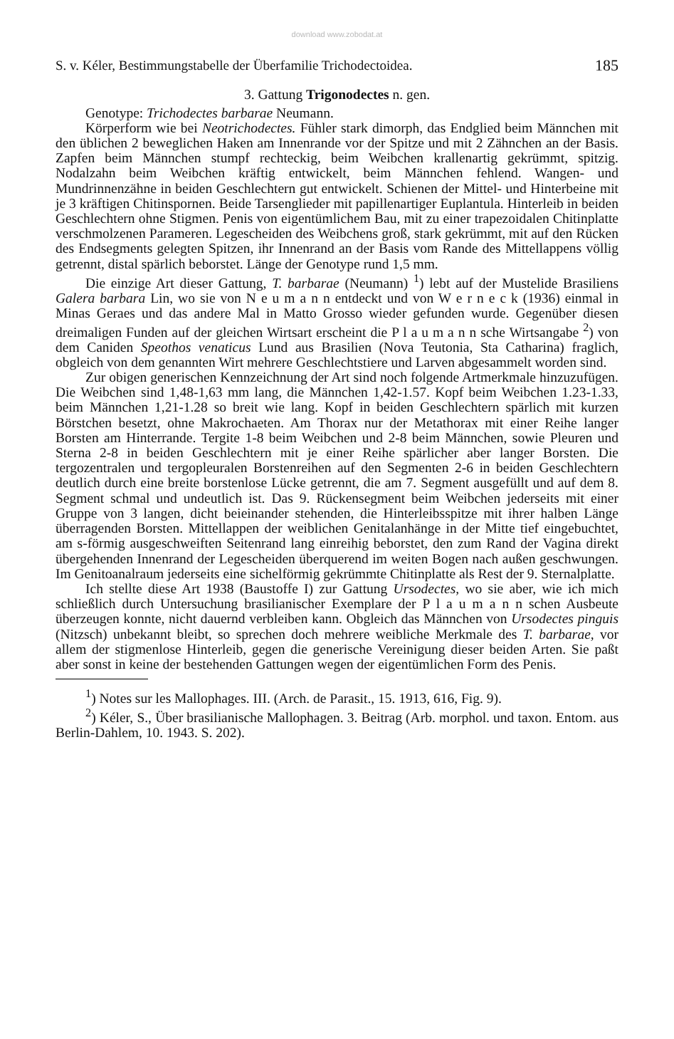download www.zobodat.at
S. v. Kéler, Bestimmungstabelle der Überfamilie Trichodectoidea. 185
3. Gattung Trigonodectes n. gen.
Genotype: Trichodectes barbarae Neumann.
Körperform wie bei Neotrichodectes. Fühler stark dimorph, das Endglied beim Männchen mit den üblichen 2 beweglichen Haken am Innenrande vor der Spitze und mit 2 Zähnchen an der Basis. Zapfen beim Männchen stumpf rechteckig, beim Weibchen krallenartig gekrümmt, spitzig. Nodalzahn beim Weibchen kräftig entwickelt, beim Männchen fehlend. Wangen- und Mundrinnenzähne in beiden Geschlechtern gut entwickelt. Schienen der Mittel- und Hinterbeine mit je 3 kräftigen Chitinspornen. Beide Tarsenglieder mit papillenartiger Euplantula. Hinterleib in beiden Geschlechtern ohne Stigmen. Penis von eigentümlichem Bau, mit zu einer trapezoidalen Chitinplatte verschmolzenen Parameren. Legescheiden des Weibchens groß, stark gekrümmt, mit auf den Rücken des Endsegments gelegten Spitzen, ihr Innenrand an der Basis vom Rande des Mittellappens völlig getrennt, distal spärlich beborstet. Länge der Genotype rund 1,5 mm.
Die einzige Art dieser Gattung, T. barbarae (Neumann) <sup>1</sup>) lebt auf der Mustelide Brasiliens Galera barbara Lin, wo sie von N e u m a n n entdeckt und von W e r n e c k (1936) einmal in Minas Geraes und das andere Mal in Matto Grosso wieder gefunden wurde. Gegenüber diesen dreimaligen Funden auf der gleichen Wirtsart erscheint die P l a u m a n n sche Wirtsangabe <sup>2</sup>) von dem Caniden Speothos venaticus Lund aus Brasilien (Nova Teutonia, Sta Catharina) fraglich, obgleich von dem genannten Wirt mehrere Geschlechtstiere und Larven abgesammelt worden sind.
Zur obigen generischen Kennzeichnung der Art sind noch folgende Artmerkmale hinzuzufügen. Die Weibchen sind 1,48-1,63 mm lang, die Männchen 1,42-1.57. Kopf beim Weibchen 1.23-1.33, beim Männchen 1,21-1.28 so breit wie lang. Kopf in beiden Geschlechtern spärlich mit kurzen Börstchen besetzt, ohne Makrochaeten. Am Thorax nur der Metathorax mit einer Reihe langer Borsten am Hinterrande. Tergite 1-8 beim Weibchen und 2-8 beim Männchen, sowie Pleuren und Sterna 2-8 in beiden Geschlechtern mit je einer Reihe spärlicher aber langer Borsten. Die tergozentralen und tergopleuralen Borstenreihen auf den Segmenten 2-6 in beiden Geschlechtern deutlich durch eine breite borstenlose Lücke getrennt, die am 7. Segment ausgefüllt und auf dem 8. Segment schmal und undeutlich ist. Das 9. Rückensegment beim Weibchen jederseits mit einer Gruppe von 3 langen, dicht beieinander stehenden, die Hinterleibsspitze mit ihrer halben Länge überragenden Borsten. Mittellappen der weiblichen Genitalanhänge in der Mitte tief eingebuchtet, am s-förmig ausgeschweiften Seitenrand lang einreihig beborstet, den zum Rand der Vagina direkt übergehenden Innenrand der Legescheiden überquerend im weiten Bogen nach außen geschwungen. Im Genitoanalraum jederseits eine sichelförmig gekrümmte Chitinplatte als Rest der 9. Sternalplatte.
Ich stellte diese Art 1938 (Baustoffe I) zur Gattung Ursodectes, wo sie aber, wie ich mich schließlich durch Untersuchung brasilianischer Exemplare der P l a u m a n n schen Ausbeute überzeugen konnte, nicht dauernd verbleiben kann. Obgleich das Männchen von Ursodectes pinguis (Nitzsch) unbekannt bleibt, so sprechen doch mehrere weibliche Merkmale des T. barbarae, vor allem der stigmenlose Hinterleib, gegen die generische Vereinigung dieser beiden Arten. Sie paßt aber sonst in keine der bestehenden Gattungen wegen der eigentümlichen Form des Penis.
<sup>1</sup>) Notes sur les Mallophages. III. (Arch. de Parasit., 15. 1913, 616, Fig. 9).
<sup>2</sup>) Kéler, S., Über brasilianische Mallophagen. 3. Beitrag (Arb. morphol. und taxon. Entom. aus Berlin-Dahlem, 10. 1943. S. 202).